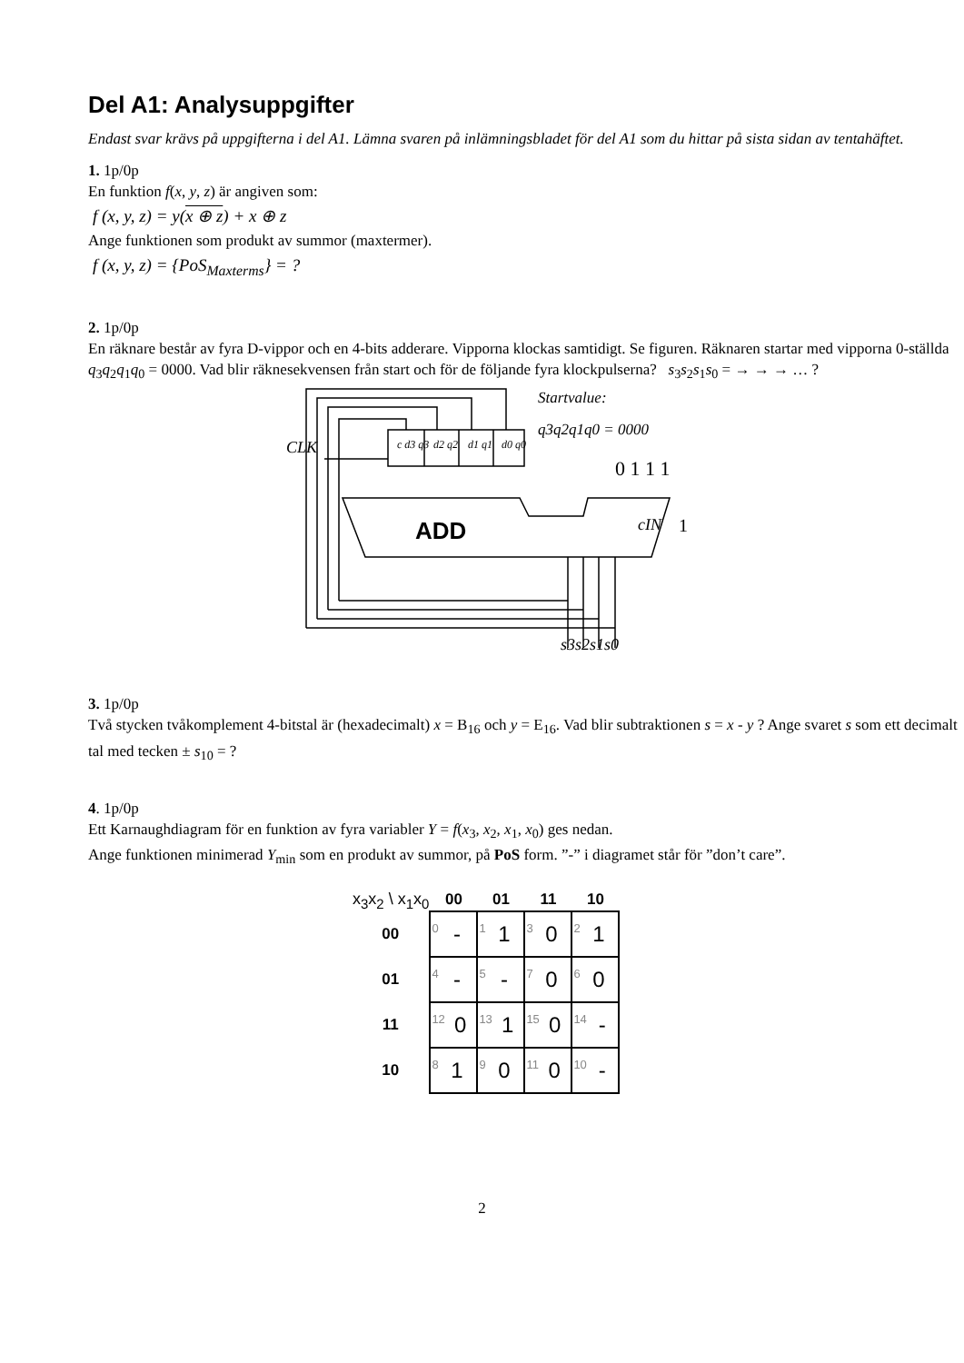Del A1: Analysuppgifter
Endast svar krävs på uppgifterna i del A1. Lämna svaren på inlämningsbladet för del A1 som du hittar på sista sidan av tentahäftet.
1. 1p/0p
En funktion f(x, y, z) är angiven som:
f (x, y, z) = y(x ⊕ z) + x ⊕ z
Ange funktionen som produkt av summor (maxtermer).
f (x, y, z) = {PoS<sub>Maxterms</sub>} = ?
2. 1p/0p
En räknare består av fyra D-vippor och en 4-bits adderare. Vipporna klockas samtidigt. Se figuren. Räknaren startar med vipporna 0-ställda q<sub>3</sub>q<sub>2</sub>q<sub>1</sub>q<sub>0</sub> = 0000. Vad blir räknesekvensen från start och för de följande fyra klockpulserna? s<sub>3</sub>s<sub>2</sub>s<sub>1</sub>s<sub>0</sub> = → → → … ?
CLK
c d3 q3
d2 q2
d1 q1
d0 q0
Startvalue:
q3q2q1q0 = 0000
0 1 1 1
ADD
cIN
1
s3s2s1s0
3. 1p/0p
Två stycken tvåkomplement 4-bitstal är (hexadecimalt) x = B<sub>16</sub> och y = E<sub>16</sub>. Vad blir subtraktionen s = x - y ? Ange svaret s som ett decimalt tal med tecken ± s<sub>10</sub> = ?
4. 1p/0p
Ett Karnaughdiagram för en funktion av fyra variabler Y = f(x<sub>3</sub>, x<sub>2</sub>, x<sub>1</sub>, x<sub>0</sub>) ges nedan.
Ange funktionen minimerad Y<sub>min</sub> som en produkt av summor, på PoS form. ”-” i diagramet står för ”don’t care”.
| x<sub>3</sub>x<sub>2</sub> \ x<sub>1</sub>x<sub>0</sub> | 00 | 01 | 11 | 10 |
| 00 | <sup>0</sup>- | <sup>1</sup> 1 | <sup>3</sup> 0 | <sup>2</sup> 1 |
| 01 | <sup>4</sup>- | <sup>5</sup>- | <sup>7</sup> 0 | <sup>6</sup> 0 |
| 11 | <sup>12</sup> 0 | <sup>13</sup> 1 | <sup>15</sup> 0 | <sup>14</sup>- |
| 10 | <sup>8</sup> 1 | <sup>9</sup> 0 | <sup>11</sup> 0 | <sup>10</sup>- |
2